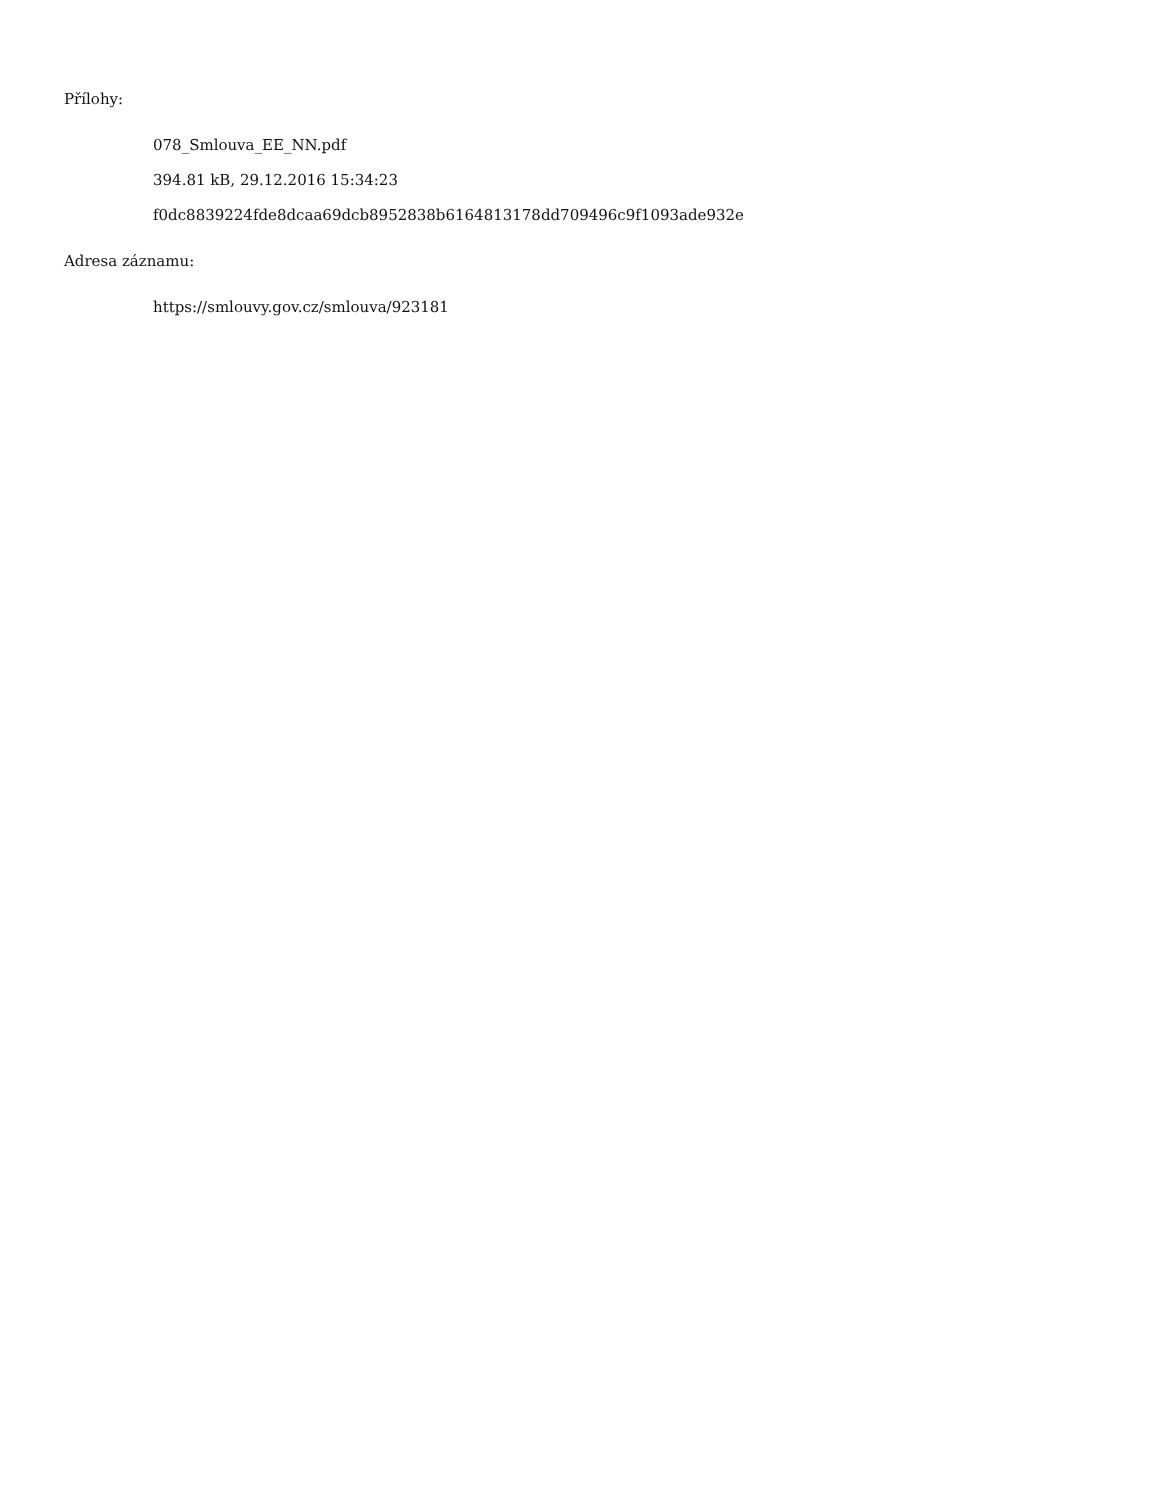Přílohy:
078_Smlouva_EE_NN.pdf
394.81 kB, 29.12.2016 15:34:23
f0dc8839224fde8dcaa69dcb8952838b6164813178dd709496c9f1093ade932e
Adresa záznamu:
https://smlouvy.gov.cz/smlouva/923181